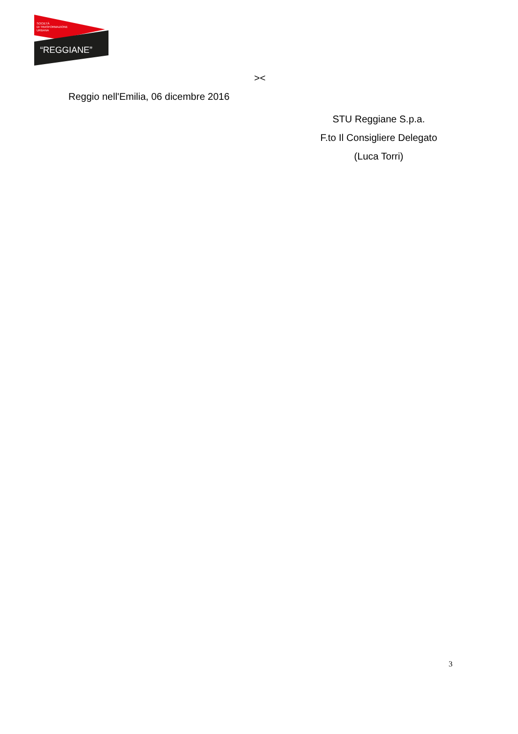SOCIETÀ
DI TRASFORMAZIONE
URBANA
“REGGIANE”
><
Reggio nell'Emilia, 06 dicembre 2016
STU Reggiane S.p.a.
F.to Il Consigliere Delegato
(Luca Torri)
3